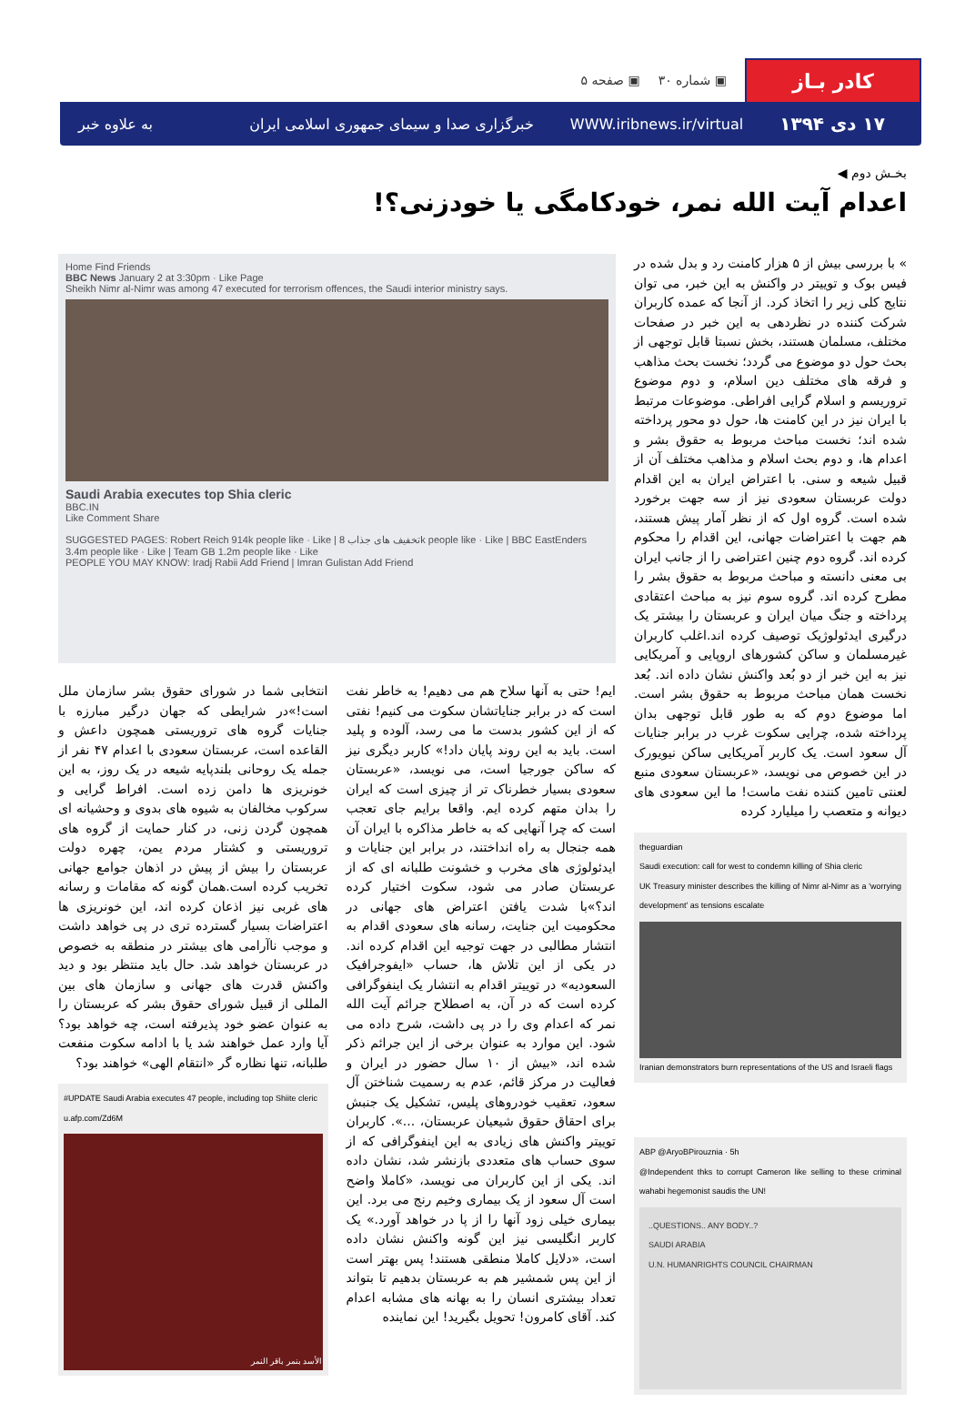کادر بـاز
▣ شماره ۳۰ ▣ صفحه ۵
۱۷ دی ۱۳۹۴ WWW.iribnews.ir/virtual خبرگزاری صدا و سیمای جمهوری اسلامی ایران به علاوه خبر
بخـش دوم ◀
اعدام آیت الله نمر، خودکامگی یا خودزنی؟!
» با بررسی بیش از ۵ هزار کامنت رد و بدل شده در فیس بوک و توییتر در واکنش به این خبر، می توان نتایج کلی زیر را اتخاذ کرد. از آنجا که عمده کاربران شرکت کننده در نظردهی به این خبر در صفحات مختلف، مسلمان هستند، بخش نسبتا قابل توجهی از بحث حول دو موضوع می گردد؛ نخست بحث مذاهب و فرقه های مختلف دین اسلام، و دوم موضوع تروریسم و اسلام گرایی افراطی. موضوعات مرتبط با ایران نیز در این کامنت ها، حول دو محور پرداخته شده اند؛ نخست مباحث مربوط به حقوق بشر و اعدام ها، و دوم بحث اسلام و مذاهب مختلف آن از قبیل شیعه و سنی. با اعتراض ایران به این اقدام دولت عربستان سعودی نیز از سه جهت برخورد شده است. گروه اول که از نظر آمار پیش هستند، هم جهت با اعتراضات جهانی، این اقدام را محکوم کرده اند. گروه دوم چنین اعتراضی را از جانب ایران بی معنی دانسته و مباحث مربوط به حقوق بشر را مطرح کرده اند. گروه سوم نیز به مباحث اعتقادی پرداخته و جنگ میان ایران و عربستان را بیشتر یک درگیری ایدئولوژیک توصیف کرده اند.اغلب کاربران غیرمسلمان و ساکن کشورهای اروپایی و آمریکایی نیز به این خبر از دو بُعد واکنش نشان داده اند. بُعد نخست همان مباحث مربوط به حقوق بشر است. اما موضوع دوم که به طور قابل توجهی بدان پرداخته شده، چرایی سکوت غرب در برابر جنایات آل سعود است. یک کاربر آمریکایی ساکن نیویورک در این خصوص می نویسد، «عربستان سعودی منبع لعنتی تامین کننده نفت ماست! ما این سعودی های دیوانه و متعصب را میلیارد کرده
theguardian
Saudi execution: call for west to condemn killing of Shia cleric
UK Treasury minister describes the killing of Nimr al-Nimr as a 'worrying development' as tensions escalate
Iranian demonstrators burn representations of the US and Israeli flags
ABP @AryoBPirouznia · 5h
@Independent thks to corrupt Cameron like selling to these criminal wahabi hegemonist saudis the UN!
..QUESTIONS.. ANY BODY..?
SAUDI ARABIA
U.N. HUMANRIGHTS COUNCIL CHAIRMAN
Home Find Friends
BBC News January 2 at 3:30pm · Like Page
Sheikh Nimr al-Nimr was among 47 executed for terrorism offences, the Saudi interior ministry says.
Saudi Arabia executes top Shia cleric
BBC.IN
Like Comment Share
SUGGESTED PAGES: Robert Reich 914k people like · Like | تخفیف های جذاب 8k people like · Like | BBC EastEnders 3.4m people like · Like | Team GB 1.2m people like · Like
PEOPLE YOU MAY KNOW: Iradj Rabii Add Friend | Imran Gulistan Add Friend
ایم! حتی به آنها سلاح هم می دهیم! به خاطر نفت است که در برابر جنایاتشان سکوت می کنیم! نفتی که از این کشور بدست ما می رسد، آلوده و پلید است. باید به این روند پایان داد!» کاربر دیگری نیز که ساکن جورجیا است، می نویسد، «عربستان سعودی بسیار خطرناک تر از چیزی است که ایران را بدان متهم کرده ایم. واقعا برایم جای تعجب است که چرا آنهایی که به خاطر مذاکره با ایران آن همه جنجال به راه انداختند، در برابر این جنایات و ایدئولوژی های مخرب و خشونت طلبانه ای که از عربستان صادر می شود، سکوت اختیار کرده اند؟»با شدت یافتن اعتراض های جهانی در محکومیت این جنایت، رسانه های سعودی اقدام به انتشار مطالبی در جهت توجیه این اقدام کرده اند. در یکی از این تلاش ها، حساب «ایفوجرافیک السعودیه» در توییتر اقدام به انتشار یک اینفوگرافی کرده است که در آن، به اصطلاح جرائم آیت الله نمر که اعدام وی را در پی داشت، شرح داده می شود. این موارد به عنوان برخی از این جرائم ذکر شده اند، «بیش از ۱۰ سال حضور در ایران و فعالیت در مرکز قائم، عدم به رسمیت شناختن آل سعود، تعقیب خودروهای پلیس، تشکیل یک جنبش برای احقاق حقوق شیعیان عربستان، ...». کاربران توییتر واکنش های زیادی به این اینفوگرافی که از سوی حساب های متعددی بازنشر شد، نشان داده اند. یکی از این کاربران می نویسد، «کاملا واضح است آل سعود از یک بیماری وخیم رنج می برد. این بیماری خیلی زود آنها را از پا در خواهد آورد.» یک کاربر انگلیسی نیز این گونه واکنش نشان داده است، «دلایل کاملا منطقی هستند! پس بهتر است از این پس شمشیر هم به عربستان بدهیم تا بتواند تعداد بیشتری انسان را به بهانه های مشابه اعدام کند. آقای کامرون! تحویل بگیرید! این نماینده
انتخابی شما در شورای حقوق بشر سازمان ملل است!»در شرایطی که جهان درگیر مبارزه با جنایات گروه های تروریستی همچون داعش و القاعده است، عربستان سعودی با اعدام ۴۷ نفر از جمله یک روحانی بلندپایه شیعه در یک روز، به این خونریزی ها دامن زده است. افراط گرایی و سرکوب مخالفان به شیوه های بدوی و وحشیانه ای همچون گردن زنی، در کنار حمایت از گروه های تروریستی و کشتار مردم یمن، چهره دولت عربستان را بیش از پیش در اذهان جوامع جهانی تخریب کرده است.همان گونه که مقامات و رسانه های غربی نیز اذعان کرده اند، این خونریزی ها اعتراضات بسیار گسترده تری در پی خواهد داشت و موجب ناآرامی های بیشتر در منطقه به خصوص در عربستان خواهد شد. حال باید منتظر بود و دید واکنش قدرت های جهانی و سازمان های بین المللی از قبیل شورای حقوق بشر که عربستان را به عنوان عضو خود پذیرفته است، چه خواهد بود؟ آیا وارد عمل خواهند شد یا با ادامه سکوت منفعت طلبانه، تنها نظاره گر «انتقام الهی» خواهند بود؟
#UPDATE Saudi Arabia executes 47 people, including top Shiite cleric
u.afp.com/Zd6M
الأسد بنمر باقر النمر